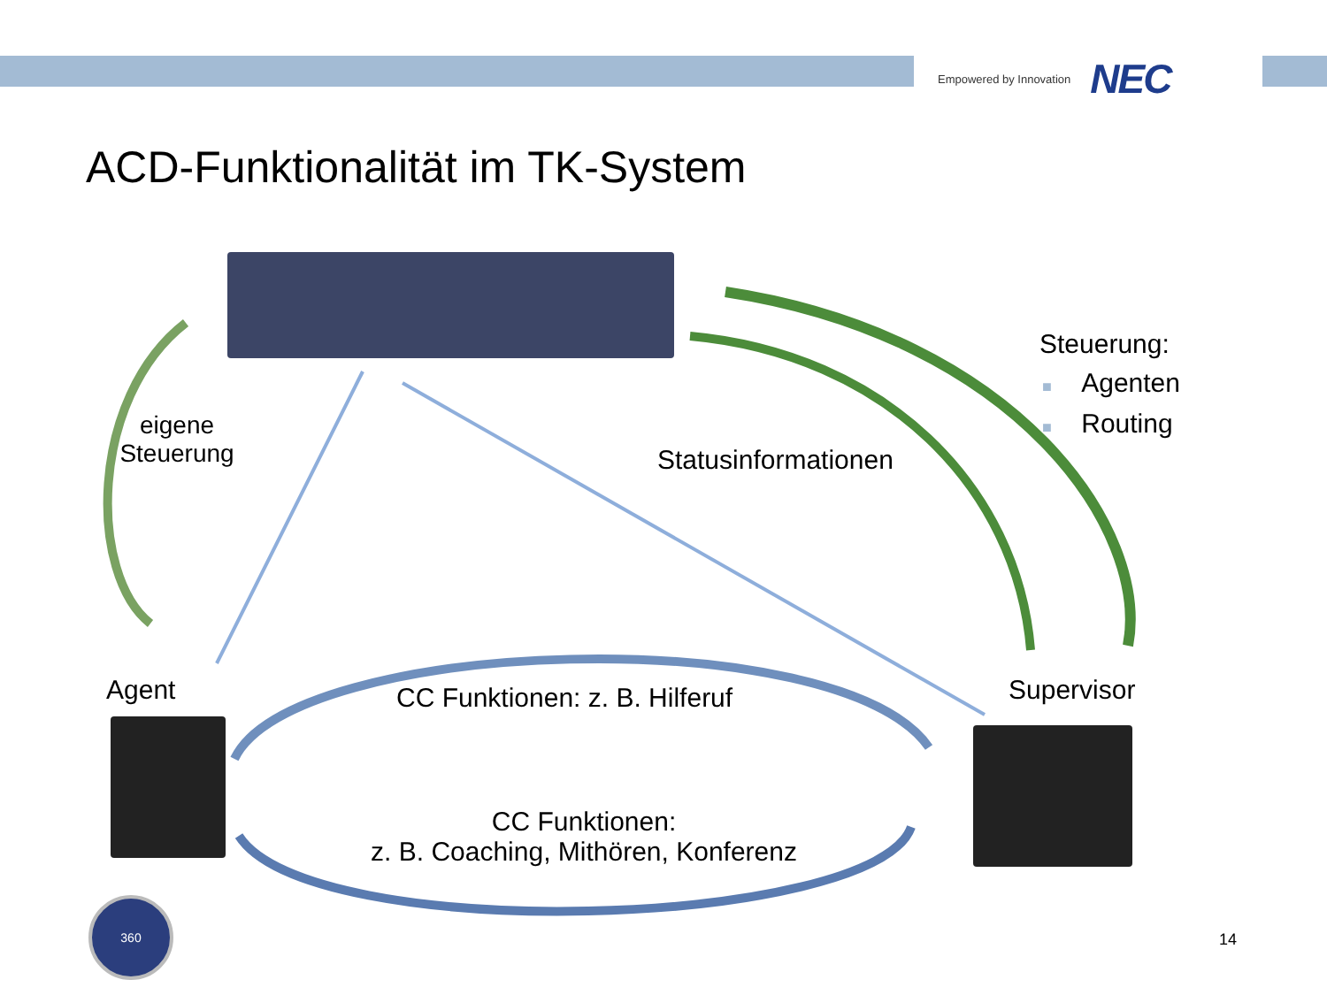Empowered by Innovation NEC
ACD-Funktionalität im TK-System
360
eigene
Steuerung
Steuerung:
■ Agenten
■ Routing
Statusinformationen
Agent Supervisor
CC Funktionen: z. B. Hilferuf
CC Funktionen:
z. B. Coaching, Mithören, Konferenz
14